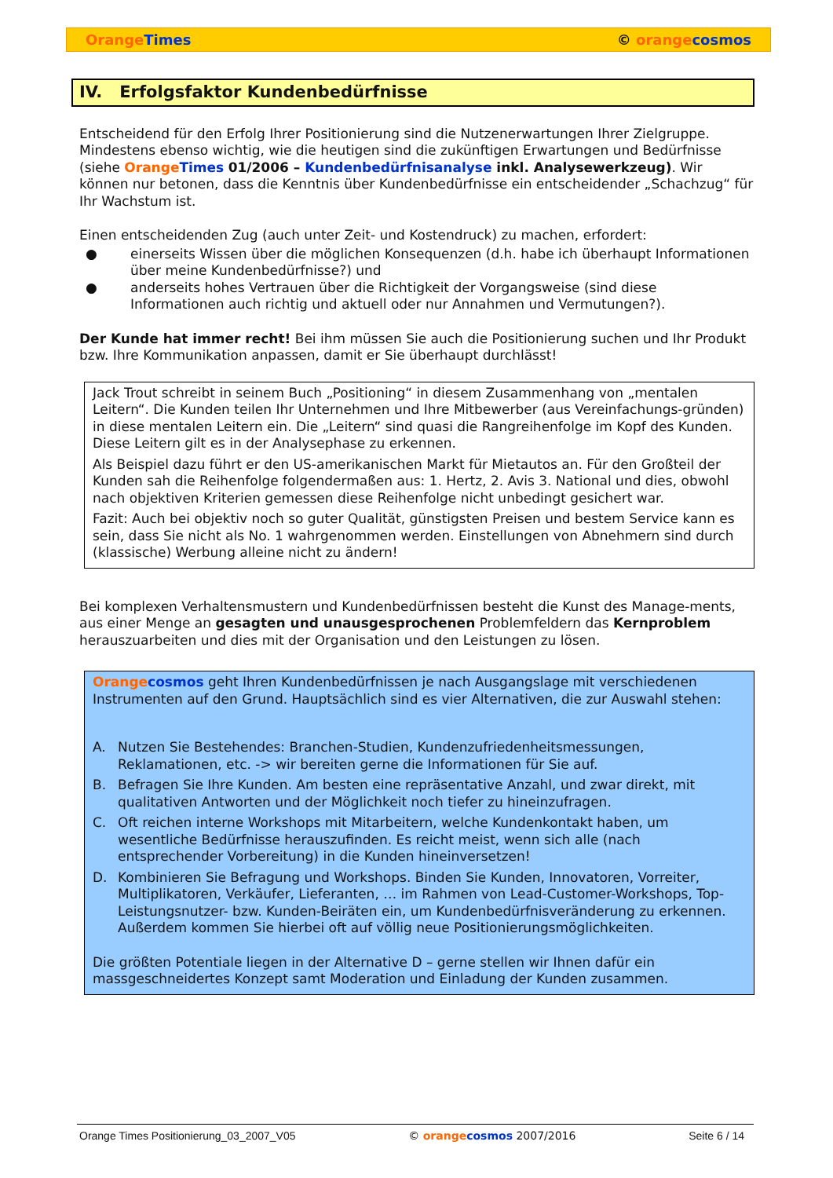Orange Times © orange cosmos
IV. Erfolgsfaktor Kundenbedürfnisse
Entscheidend für den Erfolg Ihrer Positionierung sind die Nutzenerwartungen Ihrer Zielgruppe. Mindestens ebenso wichtig, wie die heutigen sind die zukünftigen Erwartungen und Bedürfnisse (siehe Orange Times 01/2006 – Kundenbedürfnisanalyse inkl. Analysewerkzeug). Wir können nur betonen, dass die Kenntnis über Kundenbedürfnisse ein entscheidender „Schachzug“ für Ihr Wachstum ist.
Einen entscheidenden Zug (auch unter Zeit- und Kostendruck) zu machen, erfordert:
● einerseits Wissen über die möglichen Konsequenzen (d.h. habe ich überhaupt Informationen über meine Kundenbedürfnisse?) und
● anderseits hohes Vertrauen über die Richtigkeit der Vorgangsweise (sind diese Informationen auch richtig und aktuell oder nur Annahmen und Vermutungen?).
Der Kunde hat immer recht! Bei ihm müssen Sie auch die Positionierung suchen und Ihr Produkt bzw. Ihre Kommunikation anpassen, damit er Sie überhaupt durchlässt!
Jack Trout schreibt in seinem Buch „Positioning“ in diesem Zusammenhang von „mentalen Leitern“. Die Kunden teilen Ihr Unternehmen und Ihre Mitbewerber (aus Vereinfachungs-gründen) in diese mentalen Leitern ein. Die „Leitern“ sind quasi die Rangreihenfolge im Kopf des Kunden. Diese Leitern gilt es in der Analysephase zu erkennen.
Als Beispiel dazu führt er den US-amerikanischen Markt für Mietautos an. Für den Großteil der Kunden sah die Reihenfolge folgendermaßen aus: 1. Hertz, 2. Avis 3. National und dies, obwohl nach objektiven Kriterien gemessen diese Reihenfolge nicht unbedingt gesichert war.
Fazit: Auch bei objektiv noch so guter Qualität, günstigsten Preisen und bestem Service kann es sein, dass Sie nicht als No. 1 wahrgenommen werden. Einstellungen von Abnehmern sind durch (klassische) Werbung alleine nicht zu ändern!
Bei komplexen Verhaltensmustern und Kundenbedürfnissen besteht die Kunst des Manage-ments, aus einer Menge an gesagten und unausgesprochenen Problemfeldern das Kernproblem herauszuarbeiten und dies mit der Organisation und den Leistungen zu lösen.
Orange cosmos geht Ihren Kundenbedürfnissen je nach Ausgangslage mit verschiedenen Instrumenten auf den Grund. Hauptsächlich sind es vier Alternativen, die zur Auswahl stehen:
A. Nutzen Sie Bestehendes: Branchen-Studien, Kundenzufriedenheitsmessungen, Reklamationen, etc. -> wir bereiten gerne die Informationen für Sie auf.
B. Befragen Sie Ihre Kunden. Am besten eine repräsentative Anzahl, und zwar direkt, mit qualitativen Antworten und der Möglichkeit noch tiefer zu hineinzufragen.
C. Oft reichen interne Workshops mit Mitarbeitern, welche Kundenkontakt haben, um wesentliche Bedürfnisse herauszufinden. Es reicht meist, wenn sich alle (nach entsprechender Vorbereitung) in die Kunden hineinversetzen!
D. Kombinieren Sie Befragung und Workshops. Binden Sie Kunden, Innovatoren, Vorreiter, Multiplikatoren, Verkäufer, Lieferanten, … im Rahmen von Lead-Customer-Workshops, Top-Leistungsnutzer- bzw. Kunden-Beiräten ein, um Kundenbedürfnisveränderung zu erkennen. Außerdem kommen Sie hierbei oft auf völlig neue Positionierungsmöglichkeiten.
Die größten Potentiale liegen in der Alternative D – gerne stellen wir Ihnen dafür ein massgeschneidertes Konzept samt Moderation und Einladung der Kunden zusammen.
Orange Times Positionierung_03_2007_V05 © orange cosmos 2007/2016 Seite 6 / 14